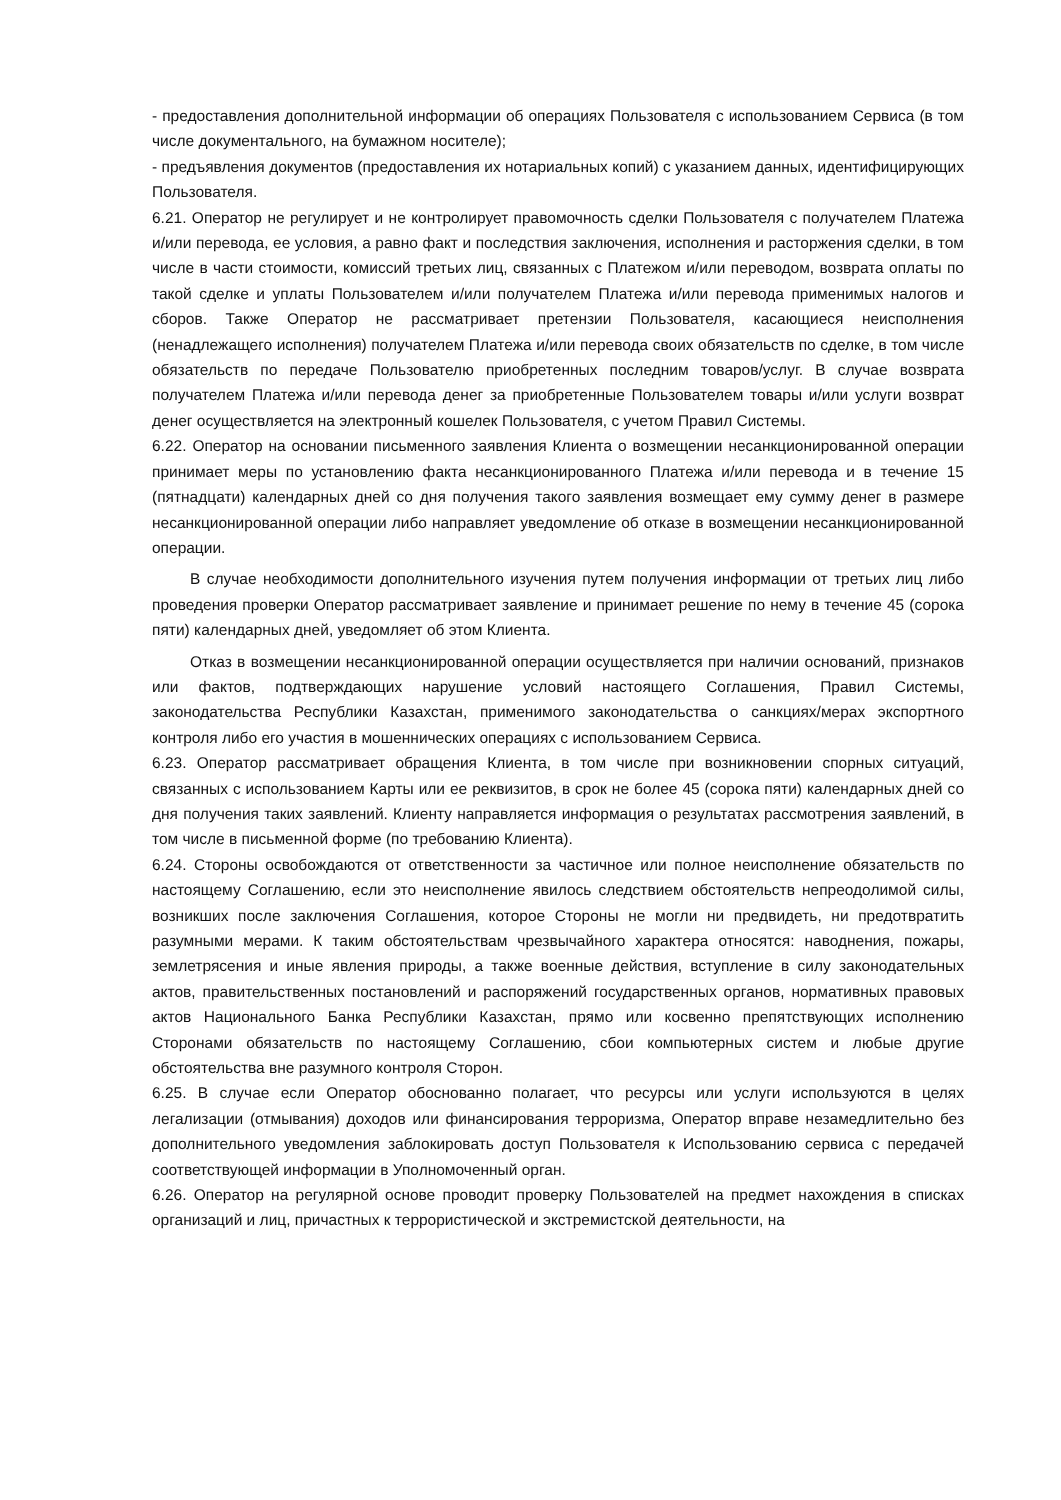- предоставления дополнительной информации об операциях Пользователя с использованием Сервиса (в том числе документального, на бумажном носителе);
- предъявления документов (предоставления их нотариальных копий) с указанием данных, идентифицирующих Пользователя.
6.21. Оператор не регулирует и не контролирует правомочность сделки Пользователя с получателем Платежа и/или перевода, ее условия, а равно факт и последствия заключения, исполнения и расторжения сделки, в том числе в части стоимости, комиссий третьих лиц, связанных с Платежом и/или переводом, возврата оплаты по такой сделке и уплаты Пользователем и/или получателем Платежа и/или перевода применимых налогов и сборов. Также Оператор не рассматривает претензии Пользователя, касающиеся неисполнения (ненадлежащего исполнения) получателем Платежа и/или перевода своих обязательств по сделке, в том числе обязательств по передаче Пользователю приобретенных последним товаров/услуг. В случае возврата получателем Платежа и/или перевода денег за приобретенные Пользователем товары и/или услуги возврат денег осуществляется на электронный кошелек Пользователя, с учетом Правил Системы.
6.22. Оператор на основании письменного заявления Клиента о возмещении несанкционированной операции принимает меры по установлению факта несанкционированного Платежа и/или перевода и в течение 15 (пятнадцати) календарных дней со дня получения такого заявления возмещает ему сумму денег в размере несанкционированной операции либо направляет уведомление об отказе в возмещении несанкционированной операции.
В случае необходимости дополнительного изучения путем получения информации от третьих лиц либо проведения проверки Оператор рассматривает заявление и принимает решение по нему в течение 45 (сорока пяти) календарных дней, уведомляет об этом Клиента.
Отказ в возмещении несанкционированной операции осуществляется при наличии оснований, признаков или фактов, подтверждающих нарушение условий настоящего Соглашения, Правил Системы, законодательства Республики Казахстан, применимого законодательства о санкциях/мерах экспортного контроля либо его участия в мошеннических операциях с использованием Сервиса.
6.23. Оператор рассматривает обращения Клиента, в том числе при возникновении спорных ситуаций, связанных с использованием Карты или ее реквизитов, в срок не более 45 (сорока пяти) календарных дней со дня получения таких заявлений. Клиенту направляется информация о результатах рассмотрения заявлений, в том числе в письменной форме (по требованию Клиента).
6.24. Стороны освобождаются от ответственности за частичное или полное неисполнение обязательств по настоящему Соглашению, если это неисполнение явилось следствием обстоятельств непреодолимой силы, возникших после заключения Соглашения, которое Стороны не могли ни предвидеть, ни предотвратить разумными мерами. К таким обстоятельствам чрезвычайного характера относятся: наводнения, пожары, землетрясения и иные явления природы, а также военные действия, вступление в силу законодательных актов, правительственных постановлений и распоряжений государственных органов, нормативных правовых актов Национального Банка Республики Казахстан, прямо или косвенно препятствующих исполнению Сторонами обязательств по настоящему Соглашению, сбои компьютерных систем и любые другие обстоятельства вне разумного контроля Сторон.
6.25. В случае если Оператор обоснованно полагает, что ресурсы или услуги используются в целях легализации (отмывания) доходов или финансирования терроризма, Оператор вправе незамедлительно без дополнительного уведомления заблокировать доступ Пользователя к Использованию сервиса с передачей соответствующей информации в Уполномоченный орган.
6.26. Оператор на регулярной основе проводит проверку Пользователей на предмет нахождения в списках организаций и лиц, причастных к террористической и экстремистской деятельности, на